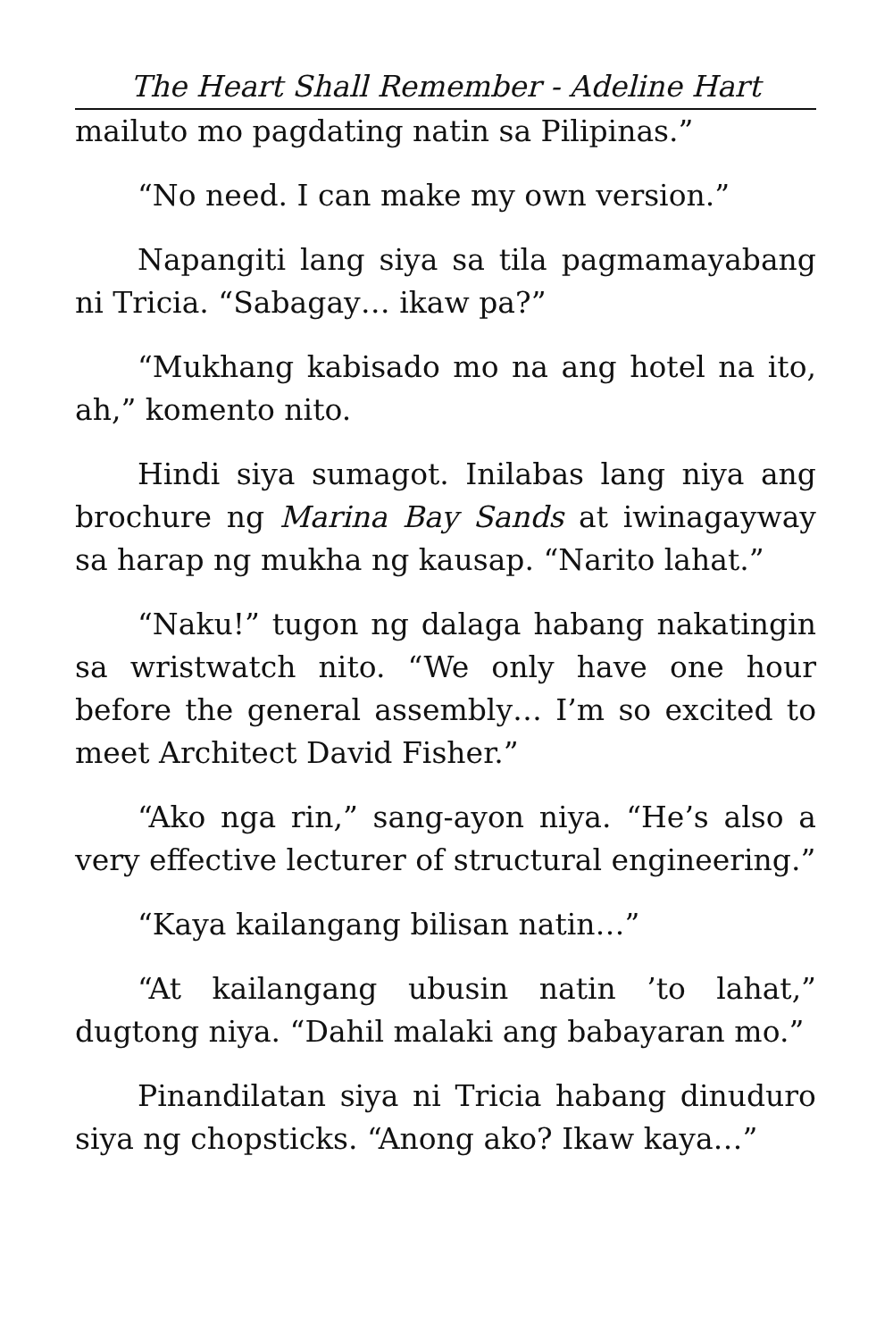The Heart Shall Remember - Adeline Hart
mailuto mo pagdating natin sa Pilipinas.”
“No need. I can make my own version.”
Napangiti lang siya sa tila pagmamayabang ni Tricia. “Sabagay… ikaw pa?”
“Mukhang kabisado mo na ang hotel na ito, ah,” komento nito.
Hindi siya sumagot. Inilabas lang niya ang brochure ng Marina Bay Sands at iwinagayway sa harap ng mukha ng kausap. “Narito lahat.”
“Naku!” tugon ng dalaga habang nakatingin sa wristwatch nito. “We only have one hour before the general assembly… I’m so excited to meet Architect David Fisher.”
“Ako nga rin,” sang-ayon niya. “He’s also a very effective lecturer of structural engineering.”
“Kaya kailangang bilisan natin…”
“At kailangang ubusin natin ’to lahat,” dugtong niya. “Dahil malaki ang babayaran mo.”
Pinandilatan siya ni Tricia habang dinuduro siya ng chopsticks. “Anong ako? Ikaw kaya…”